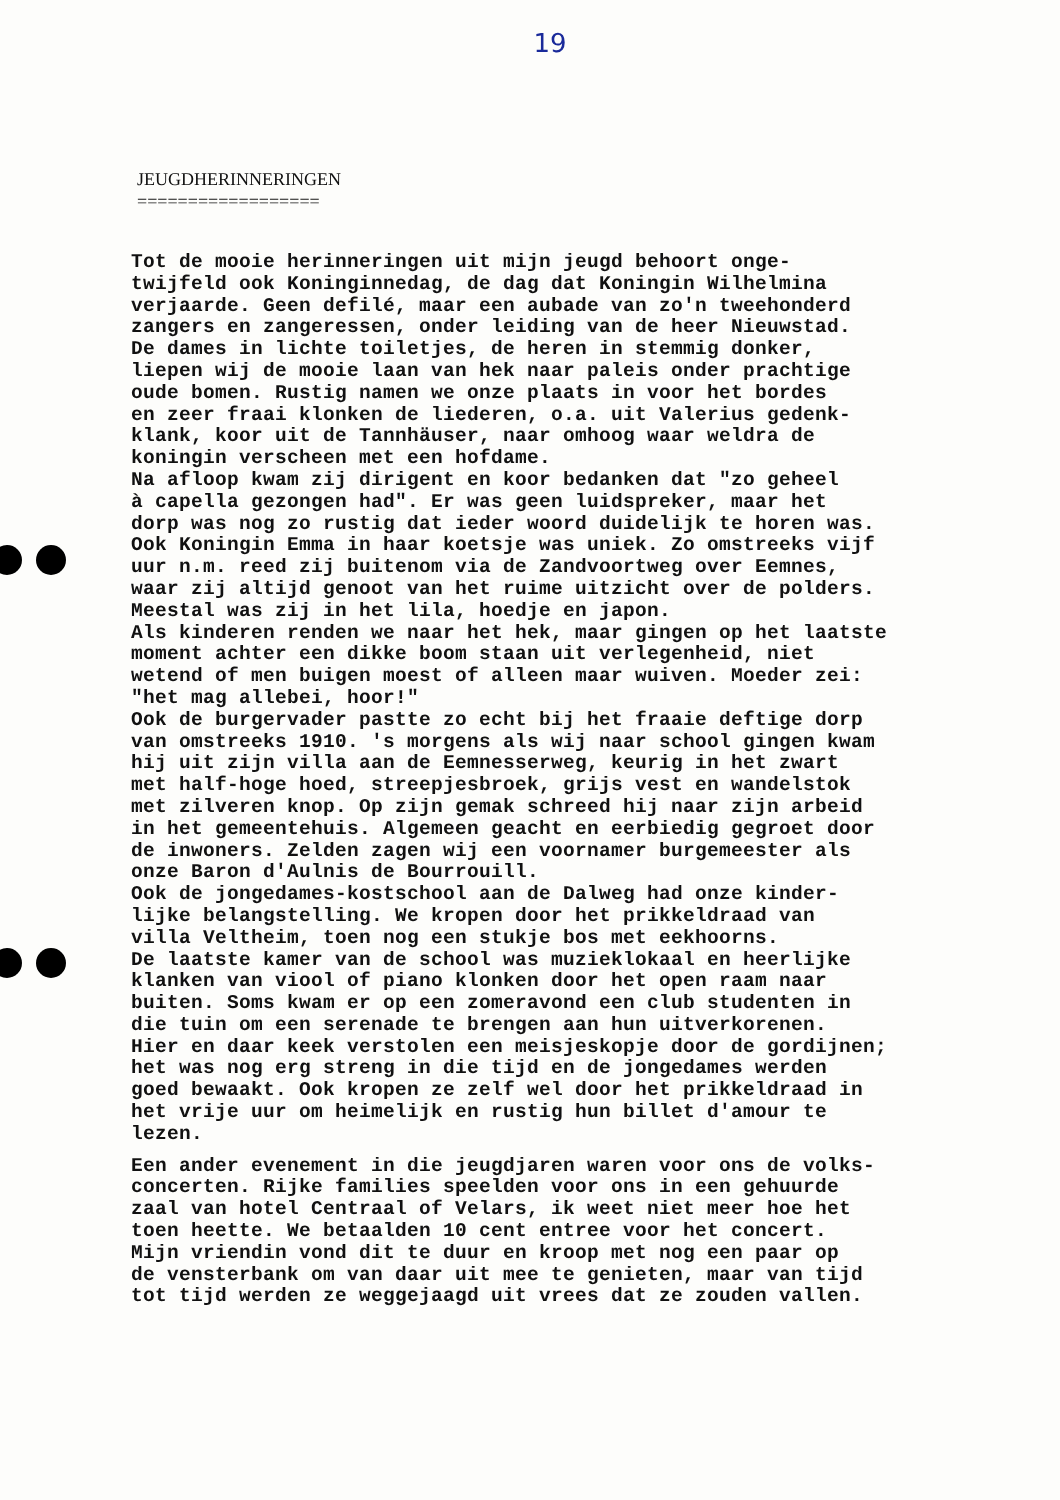19
JEUGDHERINNERINGEN
==================
Tot de mooie herinneringen uit mijn jeugd behoort onge- twijfeld ook Koninginnedag, de dag dat Koningin Wilhelmina verjaarde. Geen defilé, maar een aubade van zo'n tweehonderd zangers en zangeressen, onder leiding van de heer Nieuwstad. De dames in lichte toiletjes, de heren in stemmig donker, liepen wij de mooie laan van hek naar paleis onder prachtige oude bomen. Rustig namen we onze plaats in voor het bordes en zeer fraai klonken de liederen, o.a. uit Valerius gedenk- klank, koor uit de Tannhäuser, naar omhoog waar weldra de koningin verscheen met een hofdame. Na afloop kwam zij dirigent en koor bedanken dat "zo geheel à capella gezongen had". Er was geen luidspreker, maar het dorp was nog zo rustig dat ieder woord duidelijk te horen was. Ook Koningin Emma in haar koetsje was uniek. Zo omstreeks vijf uur n.m. reed zij buitenom via de Zandvoortweg over Eemnes, waar zij altijd genoot van het ruime uitzicht over de polders. Meestal was zij in het lila, hoedje en japon. Als kinderen renden we naar het hek, maar gingen op het laatste moment achter een dikke boom staan uit verlegenheid, niet wetend of men buigen moest of alleen maar wuiven. Moeder zei: "het mag allebei, hoor!" Ook de burgervader pastte zo echt bij het fraaie deftige dorp van omstreeks 1910. 's morgens als wij naar school gingen kwam hij uit zijn villa aan de Eemnesserweg, keurig in het zwart met half-hoge hoed, streepjesbroek, grijs vest en wandelstok met zilveren knop. Op zijn gemak schreed hij naar zijn arbeid in het gemeentehuis. Algemeen geacht en eerbiedig gegroet door de inwoners. Zelden zagen wij een voornamer burgemeester als onze Baron d'Aulnis de Bourrouill. Ook de jongedames-kostschool aan de Dalweg had onze kinder- lijke belangstelling. We kropen door het prikkeldraad van villa Veltheim, toen nog een stukje bos met eekhoorns. De laatste kamer van de school was muzieklokaal en heerlijke klanken van viool of piano klonken door het open raam naar buiten. Soms kwam er op een zomeravond een club studenten in die tuin om een serenade te brengen aan hun uitverkorenen. Hier en daar keek verstolen een meisjeskopje door de gordijnen; het was nog erg streng in die tijd en de jongedames werden goed bewaakt. Ook kropen ze zelf wel door het prikkeldraad in het vrije uur om heimelijk en rustig hun billet d'amour te lezen.
Een ander evenement in die jeugdjaren waren voor ons de volks- concerten. Rijke families speelden voor ons in een gehuurde zaal van hotel Centraal of Velars, ik weet niet meer hoe het toen heette. We betaalden 10 cent entree voor het concert. Mijn vriendin vond dit te duur en kroop met nog een paar op de vensterbank om van daar uit mee te genieten, maar van tijd tot tijd werden ze weggejaagd uit vrees dat ze zouden vallen.